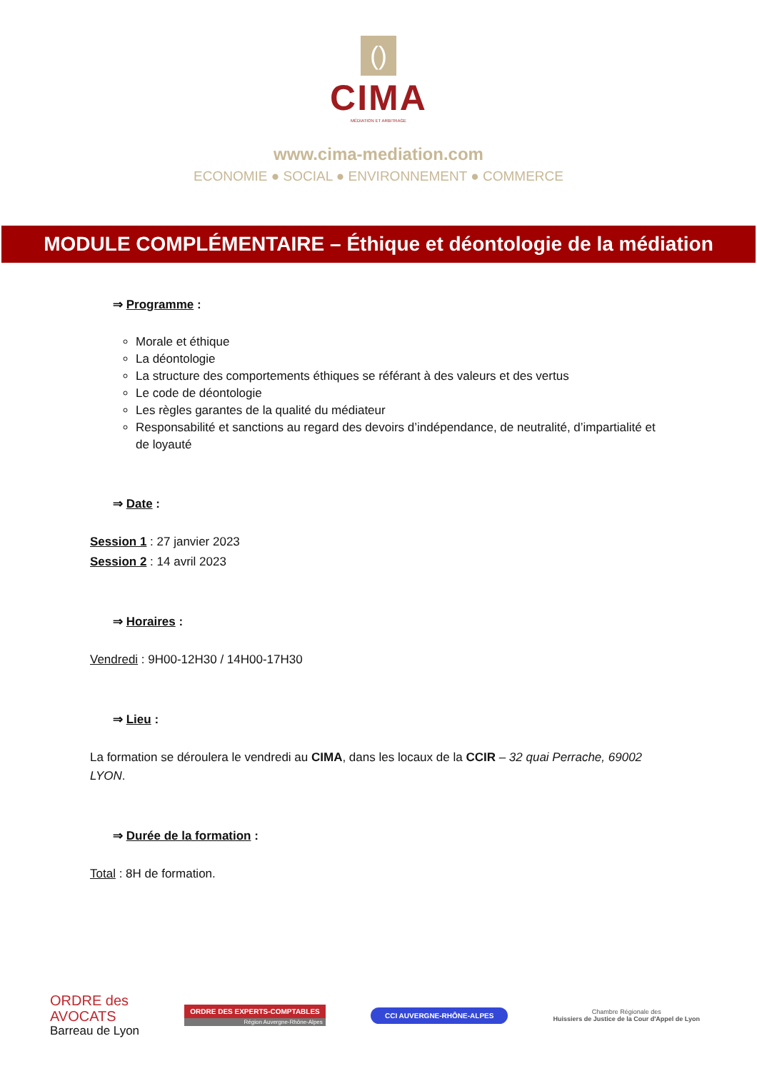()
CIMA
MÉDIATION ET ARBITRAGE
www.cima-mediation.com
ECONOMIE ● SOCIAL ● ENVIRONNEMENT ● COMMERCE
MODULE COMPLÉMENTAIRE – Éthique et déontologie de la médiation
⇒ Programme :
Morale et éthique
La déontologie
La structure des comportements éthiques se référant à des valeurs et des vertus
Le code de déontologie
Les règles garantes de la qualité du médiateur
Responsabilité et sanctions au regard des devoirs d’indépendance, de neutralité, d’impartialité et de loyauté
⇒ Date :
Session 1 : 27 janvier 2023
Session 2 : 14 avril 2023
⇒ Horaires :
Vendredi : 9H00-12H30 / 14H00-17H30
⇒ Lieu :
La formation se déroulera le vendredi au CIMA, dans les locaux de la CCIR – 32 quai Perrache, 69002 LYON.
⇒ Durée de la formation :
Total : 8H de formation.
ORDRE des
AVOCATS
Barreau de Lyon
ORDRE DES EXPERTS-COMPTABLES
Région Auvergne-Rhône-Alpes
CCI AUVERGNE-RHÔNE-ALPES
Chambre Régionale des
Huissiers de Justice de la Cour d'Appel de Lyon